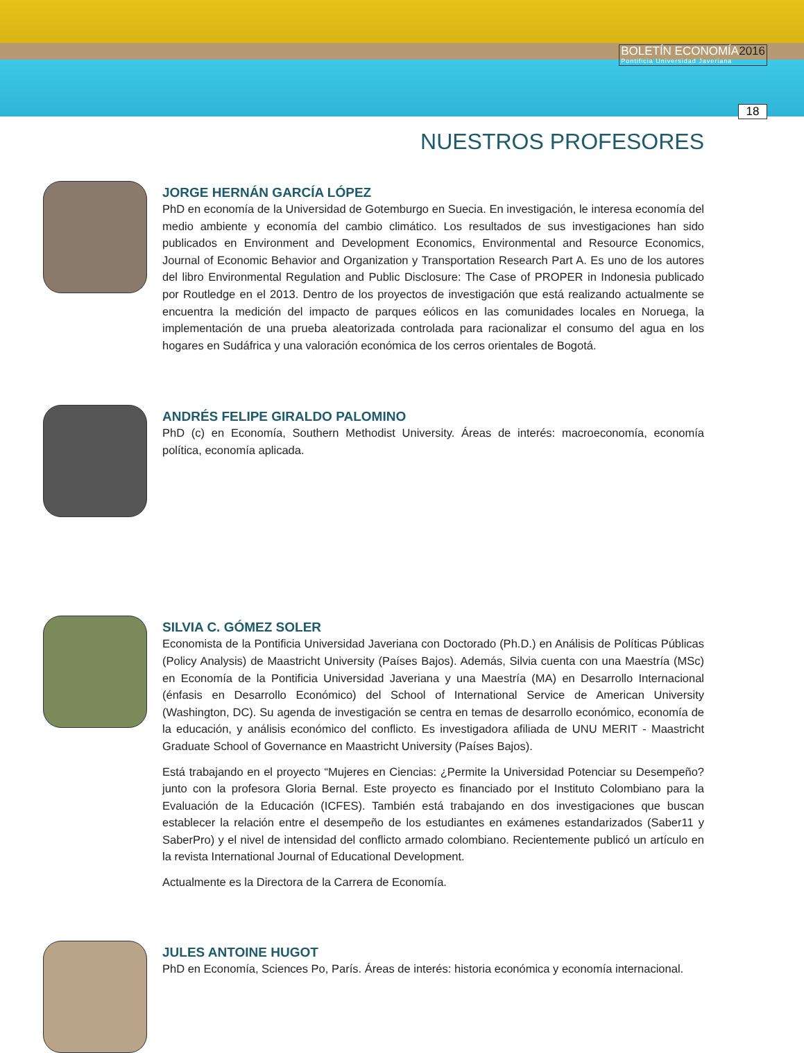BOLETÍN ECONOMÍA2016
Pontificia Universidad Javeriana
18
NUESTROS PROFESORES
JORGE HERNÁN GARCÍA LÓPEZ
PhD en economía de la Universidad de Gotemburgo en Suecia. En investigación, le interesa economía del medio ambiente y economía del cambio climático. Los resultados de sus investigaciones han sido publicados en Environment and Development Economics, Environmental and Resource Economics, Journal of Economic Behavior and Organization y Transportation Research Part A. Es uno de los autores del libro Environmental Regulation and Public Disclosure: The Case of PROPER in Indonesia publicado por Routledge en el 2013. Dentro de los proyectos de investigación que está realizando actualmente se encuentra la medición del impacto de parques eólicos en las comunidades locales en Noruega, la implementación de una prueba aleatorizada controlada para racionalizar el consumo del agua en los hogares en Sudáfrica y una valoración económica de los cerros orientales de Bogotá.
ANDRÉS FELIPE GIRALDO PALOMINO
PhD (c) en Economía, Southern Methodist University. Áreas de interés: macroeconomía, economía política, economía aplicada.
SILVIA C. GÓMEZ SOLER
Economista de la Pontificia Universidad Javeriana con Doctorado (Ph.D.) en Análisis de Políticas Públicas (Policy Analysis) de Maastricht University (Países Bajos). Además, Silvia cuenta con una Maestría (MSc) en Economía de la Pontificia Universidad Javeriana y una Maestría (MA) en Desarrollo Internacional (énfasis en Desarrollo Económico) del School of International Service de American University (Washington, DC). Su agenda de investigación se centra en temas de desarrollo económico, economía de la educación, y análisis económico del conflicto. Es investigadora afiliada de UNU MERIT - Maastricht Graduate School of Governance en Maastricht University (Países Bajos).
Está trabajando en el proyecto “Mujeres en Ciencias: ¿Permite la Universidad Potenciar su Desempeño? junto con la profesora Gloria Bernal. Este proyecto es financiado por el Instituto Colombiano para la Evaluación de la Educación (ICFES). También está trabajando en dos investigaciones que buscan establecer la relación entre el desempeño de los estudiantes en exámenes estandarizados (Saber11 y SaberPro) y el nivel de intensidad del conflicto armado colombiano. Recientemente publicó un artículo en la revista International Journal of Educational Development.
Actualmente es la Directora de la Carrera de Economía.
JULES ANTOINE HUGOT
PhD en Economía, Sciences Po, París. Áreas de interés: historia económica y economía internacional.